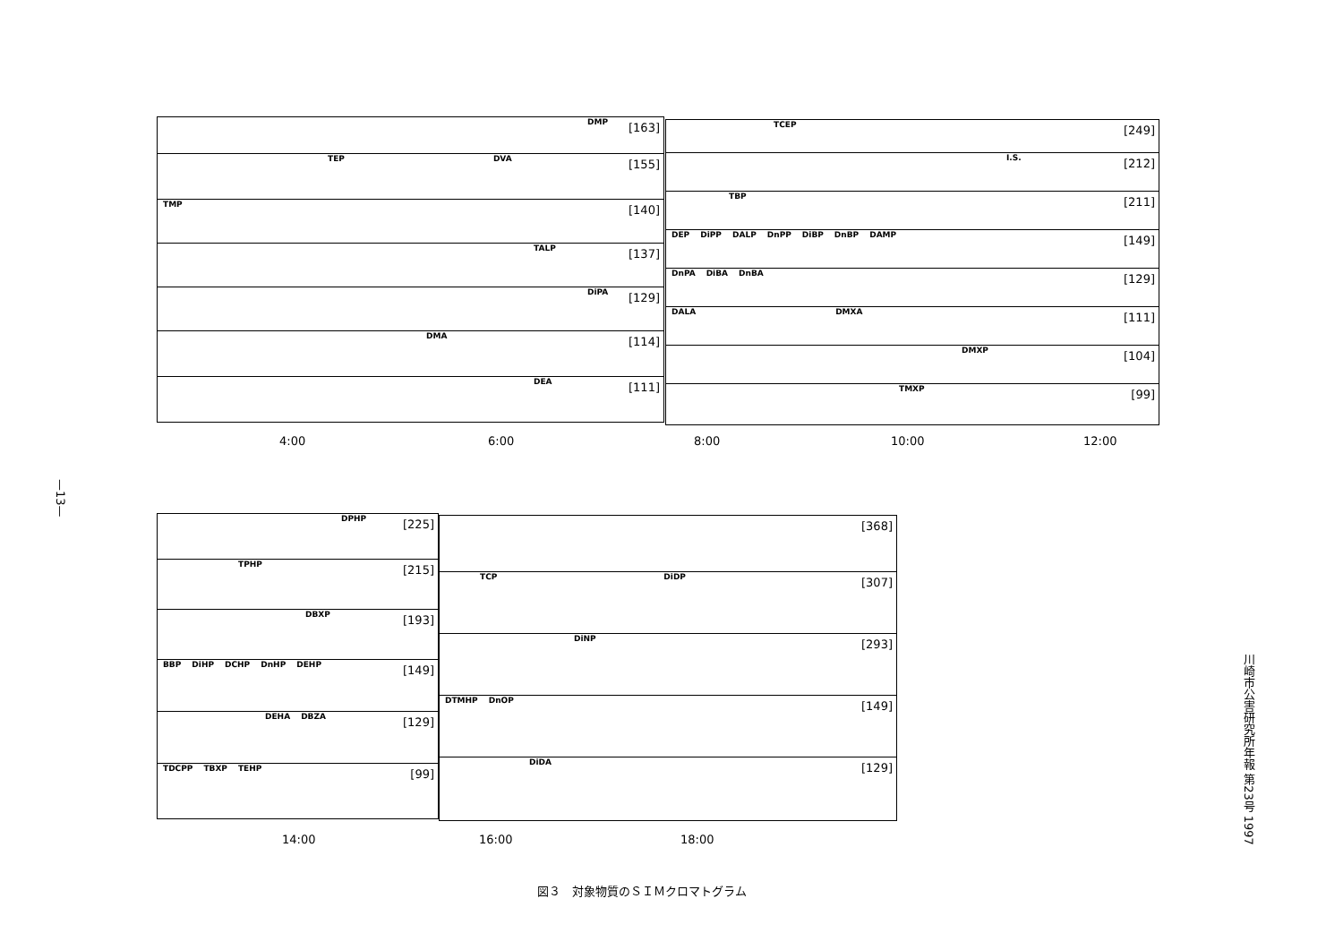—13—
川崎市公害研究所年報 第23号 1997
DMP
[163]
TEP DVA
[155]
TMP
[140]
TALP
[137]
DiPA
[129]
DMA
[114]
DEA
[111]
TCEP
[249]
I.S.
[212]
TBP
[211]
DEP DiPP DALP DnPP DiBP DnBP DAMP
[149]
DnPA DiBA DnBA
[129]
DALA DMXA
[111]
DMXP
[104]
TMXP
[99]
4:00 6:00 8:00 10:00 12:00
DPHP
[225]
TPHP
[215]
DBXP
[193]
BBP DiHP DCHP DnHP DEHP
[149]
DEHA DBZA
[129]
TDCPP TBXP TEHP
[99]
[368]
TCP DiDP
[307]
DiNP
[293]
DTMHP DnOP
[149]
DiDA
[129]
14:00 16:00 18:00
図３　対象物質のＳＩＭクロマトグラム